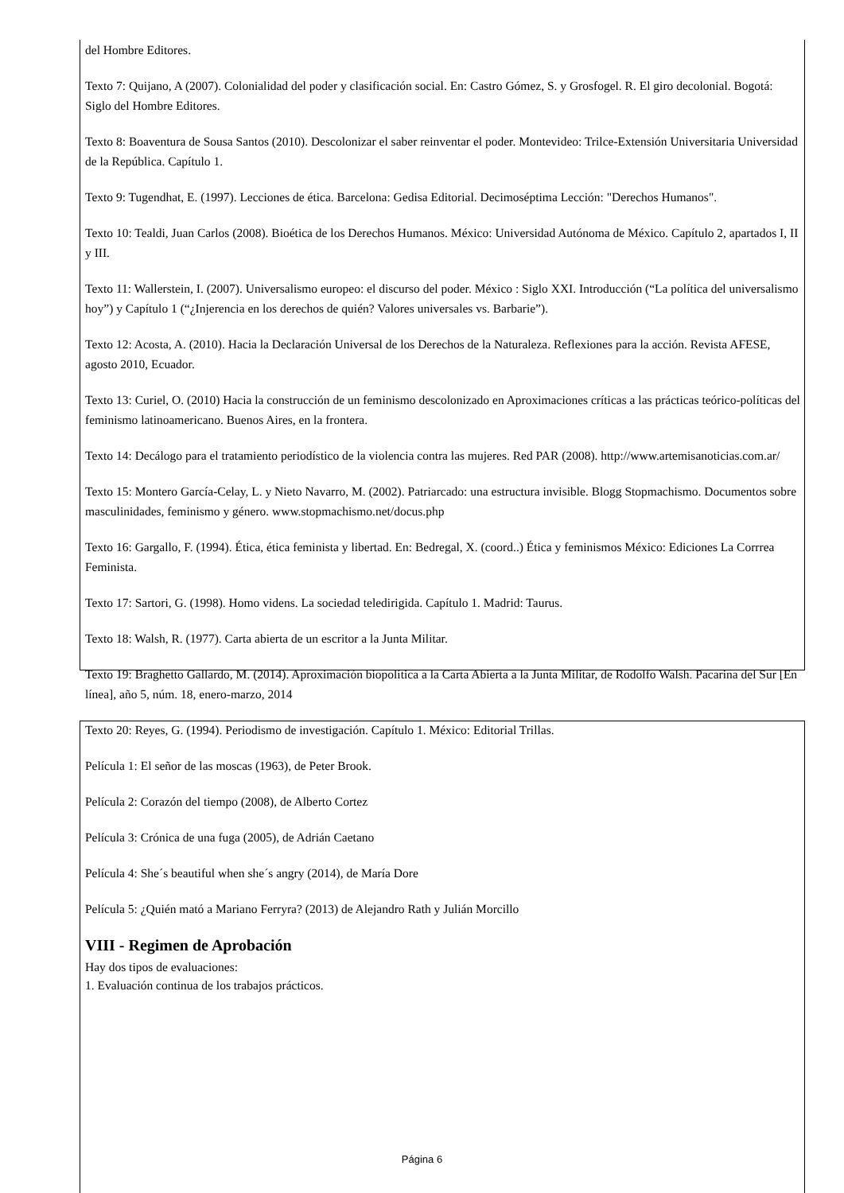del Hombre Editores.
Texto 7: Quijano, A (2007). Colonialidad del poder y clasificación social. En: Castro Gómez, S. y Grosfogel. R. El giro decolonial. Bogotá: Siglo del Hombre Editores.
Texto 8: Boaventura de Sousa Santos (2010). Descolonizar el saber reinventar el poder. Montevideo: Trilce-Extensión Universitaria Universidad de la República. Capítulo 1.
Texto 9: Tugendhat, E. (1997). Lecciones de ética. Barcelona: Gedisa Editorial. Decimoséptima Lección: "Derechos Humanos".
Texto 10: Tealdi, Juan Carlos (2008). Bioética de los Derechos Humanos. México: Universidad Autónoma de México. Capítulo 2, apartados I, II y III.
Texto 11: Wallerstein, I. (2007). Universalismo europeo: el discurso del poder. México : Siglo XXI. Introducción (“La política del universalismo hoy”) y Capítulo 1 (“¿Injerencia en los derechos de quién? Valores universales vs. Barbarie”).
Texto 12: Acosta, A. (2010). Hacia la Declaración Universal de los Derechos de la Naturaleza. Reflexiones para la acción. Revista AFESE, agosto 2010, Ecuador.
Texto 13: Curiel, O. (2010) Hacia la construcción de un feminismo descolonizado en Aproximaciones críticas a las prácticas teórico-políticas del feminismo latinoamericano. Buenos Aires, en la frontera.
Texto 14: Decálogo para el tratamiento periodístico de la violencia contra las mujeres. Red PAR (2008). http://www.artemisanoticias.com.ar/
Texto 15: Montero García-Celay, L. y Nieto Navarro, M. (2002). Patriarcado: una estructura invisible. Blogg Stopmachismo. Documentos sobre masculinidades, feminismo y género. www.stopmachismo.net/docus.php
Texto 16: Gargallo, F. (1994). Ética, ética feminista y libertad. En: Bedregal, X. (coord..) Ética y feminismos México: Ediciones La Corrrea Feminista.
Texto 17: Sartori, G. (1998). Homo videns. La sociedad teledirigida. Capítulo 1. Madrid: Taurus.
Texto 18: Walsh, R. (1977). Carta abierta de un escritor a la Junta Militar.
Texto 19: Braghetto Gallardo, M. (2014). Aproximación biopolítica a la Carta Abierta a la Junta Militar, de Rodolfo Walsh. Pacarina del Sur [En línea], año 5, núm. 18, enero-marzo, 2014
Texto 20: Reyes, G. (1994). Periodismo de investigación. Capítulo 1. México: Editorial Trillas.
Película 1: El señor de las moscas (1963), de Peter Brook.
Película 2: Corazón del tiempo (2008), de Alberto Cortez
Película 3: Crónica de una fuga (2005), de Adrián Caetano
Película 4: She´s beautiful when she´s angry (2014), de María Dore
Película 5: ¿Quién mató a Mariano Ferryra? (2013) de Alejandro Rath y Julián Morcillo
VIII - Regimen de Aprobación
Hay dos tipos de evaluaciones:
1. Evaluación continua de los trabajos prácticos.
Página 6